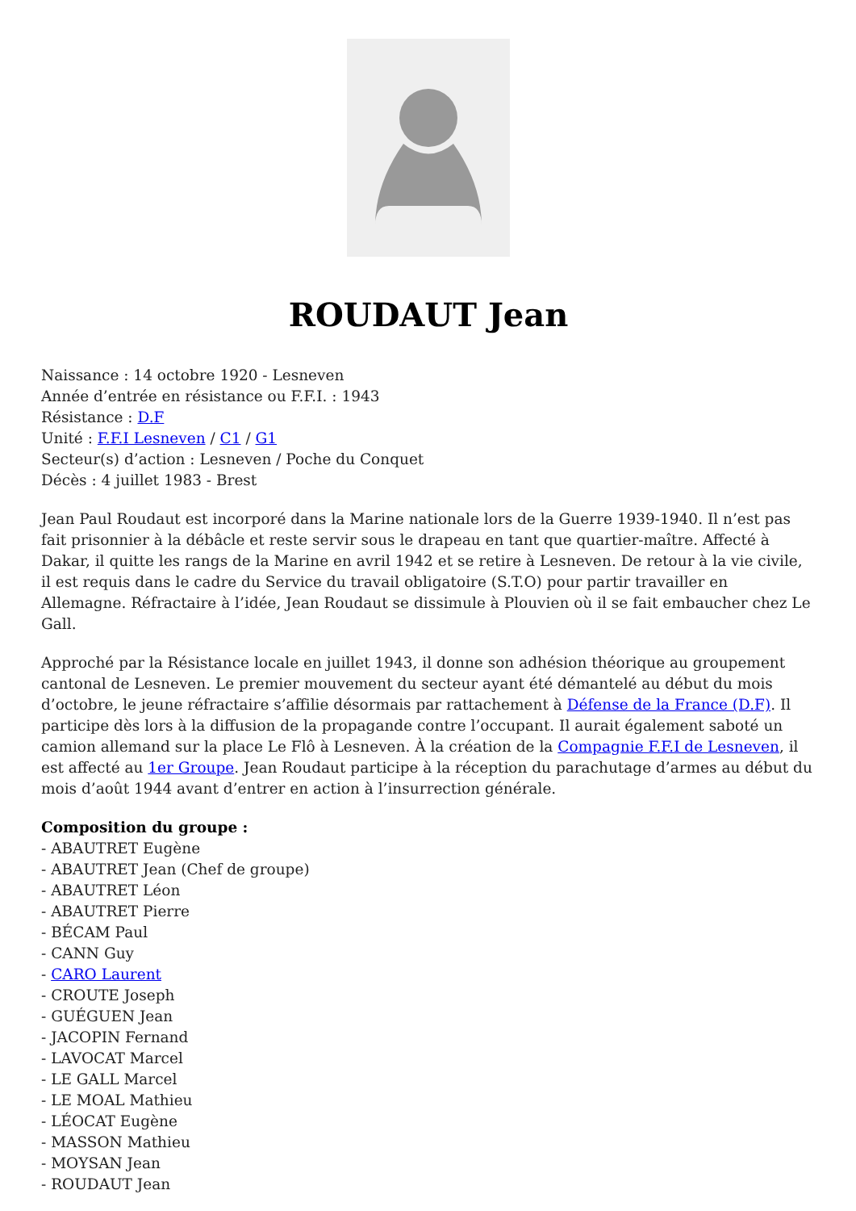ROUDAUT Jean
Naissance : 14 octobre 1920 - Lesneven
Année d’entrée en résistance ou F.F.I. : 1943
Résistance : D.F
Unité : F.F.I Lesneven / C1 / G1
Secteur(s) d’action : Lesneven / Poche du Conquet
Décès : 4 juillet 1983 - Brest
Jean Paul Roudaut est incorporé dans la Marine nationale lors de la Guerre 1939-1940. Il n’est pas fait prisonnier à la débâcle et reste servir sous le drapeau en tant que quartier-maître. Affecté à Dakar, il quitte les rangs de la Marine en avril 1942 et se retire à Lesneven. De retour à la vie civile, il est requis dans le cadre du Service du travail obligatoire (S.T.O) pour partir travailler en Allemagne. Réfractaire à l’idée, Jean Roudaut se dissimule à Plouvien où il se fait embaucher chez Le Gall.
Approché par la Résistance locale en juillet 1943, il donne son adhésion théorique au groupement cantonal de Lesneven. Le premier mouvement du secteur ayant été démantelé au début du mois d’octobre, le jeune réfractaire s’affilie désormais par rattachement à Défense de la France (D.F). Il participe dès lors à la diffusion de la propagande contre l’occupant. Il aurait également saboté un camion allemand sur la place Le Flô à Lesneven. À la création de la Compagnie F.F.I de Lesneven, il est affecté au 1er Groupe. Jean Roudaut participe à la réception du parachutage d’armes au début du mois d’août 1944 avant d’entrer en action à l’insurrection générale.
Composition du groupe :
- ABAUTRET Eugène
- ABAUTRET Jean (Chef de groupe)
- ABAUTRET Léon
- ABAUTRET Pierre
- BÉCAM Paul
- CANN Guy
- CARO Laurent
- CROUTE Joseph
- GUÉGUEN Jean
- JACOPIN Fernand
- LAVOCAT Marcel
- LE GALL Marcel
- LE MOAL Mathieu
- LÉOCAT Eugène
- MASSON Mathieu
- MOYSAN Jean
- ROUDAUT Jean